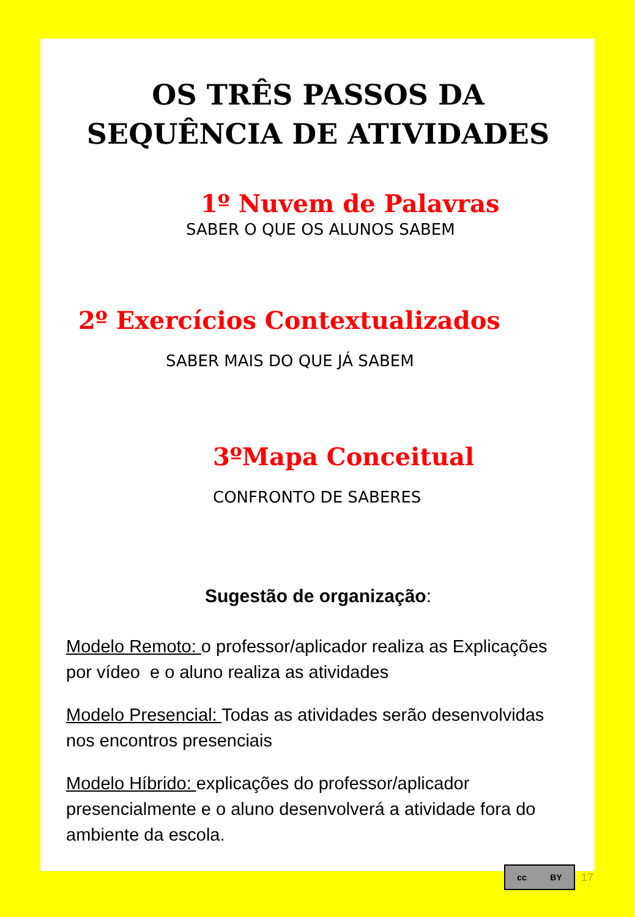OS TRÊS PASSOS DA SEQUÊNCIA DE ATIVIDADES
1º Nuvem de Palavras
SABER O QUE OS ALUNOS SABEM
2º Exercícios Contextualizados
SABER MAIS DO QUE JÁ SABEM
3ºMapa Conceitual
CONFRONTO DE SABERES
Sugestão de organização:
Modelo Remoto: o professor/aplicador realiza as Explicações por vídeo e o aluno realiza as atividades
Modelo Presencial: Todas as atividades serão desenvolvidas nos encontros presenciais
Modelo Híbrido: explicações do professor/aplicador presencialmente e o aluno desenvolverá a atividade fora do ambiente da escola.
cc BY
17